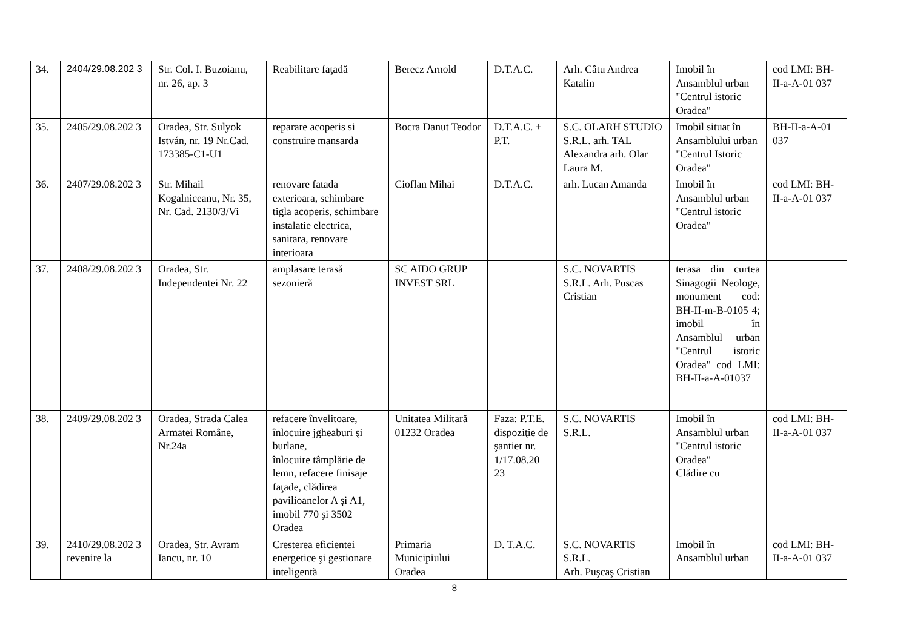| 34. | 2404/29.08.202 3 | Str. Col. I. Buzoianu, nr. 26, ap. 3 | Reabilitare faţadă | Berecz Arnold | D.T.A.C. | Arh. Câtu Andrea Katalin | Imobil în Ansamblul urban "Centrul istoric Oradea" | cod LMI: BH-II-a-A-01 037 |
| 35. | 2405/29.08.202 3 | Oradea, Str. Sulyok István, nr. 19 Nr.Cad. 173385-C1-U1 | reparare acoperis si construire mansarda | Bocra Danut Teodor | D.T.A.C. + P.T. | S.C. OLARH STUDIO S.R.L. arh. TAL Alexandra arh. Olar Laura M. | Imobil situat în Ansamblului urban "Centrul Istoric Oradea" | BH-II-a-A-01 037 |
| 36. | 2407/29.08.202 3 | Str. Mihail Kogalniceanu, Nr. 35, Nr. Cad. 2130/3/Vi | renovare fatada exterioara, schimbare tigla acoperis, schimbare instalatie electrica, sanitara, renovare interioara | Cioflan Mihai | D.T.A.C. | arh. Lucan Amanda | Imobil în Ansamblul urban "Centrul istoric Oradea" | cod LMI: BH-II-a-A-01 037 |
| 37. | 2408/29.08.202 3 | Oradea, Str. Independentei Nr. 22 | amplasare terasă sezonieră | SC AIDO GRUP INVEST SRL | | S.C. NOVARTIS S.R.L. Arh. Puscas Cristian | terasa din curtea Sinagogii Neologe, monument cod: BH-II-m-B-0105 4; imobil în Ansamblul urban "Centrul istoric Oradea" cod LMI: BH-II-a-A-01037 | |
| 38. | 2409/29.08.202 3 | Oradea, Strada Calea Armatei Române, Nr.24a | refacere învelitoare, înlocuire jgheaburi şi burlane, înlocuire tâmplărie de lemn, refacere finisaje faţade, clădirea pavilioanelor A şi A1, imobil 770 şi 3502 Oradea | Unitatea Militară 01232 Oradea | Faza: P.T.E. dispoziţie de şantier nr. 1/17.08.20 23 | S.C. NOVARTIS S.R.L. | Imobil în Ansamblul urban "Centrul istoric Oradea" Clădire cu | cod LMI: BH-II-a-A-01 037 |
| 39. | 2410/29.08.202 3 revenire la | Oradea, Str. Avram Iancu, nr. 10 | Cresterea eficientei energetice şi gestionare inteligentă | Primaria Municipiului Oradea | D. T.A.C. | S.C. NOVARTIS S.R.L. Arh. Puşcaş Cristian | Imobil în Ansamblul urban | cod LMI: BH-II-a-A-01 037 |
8